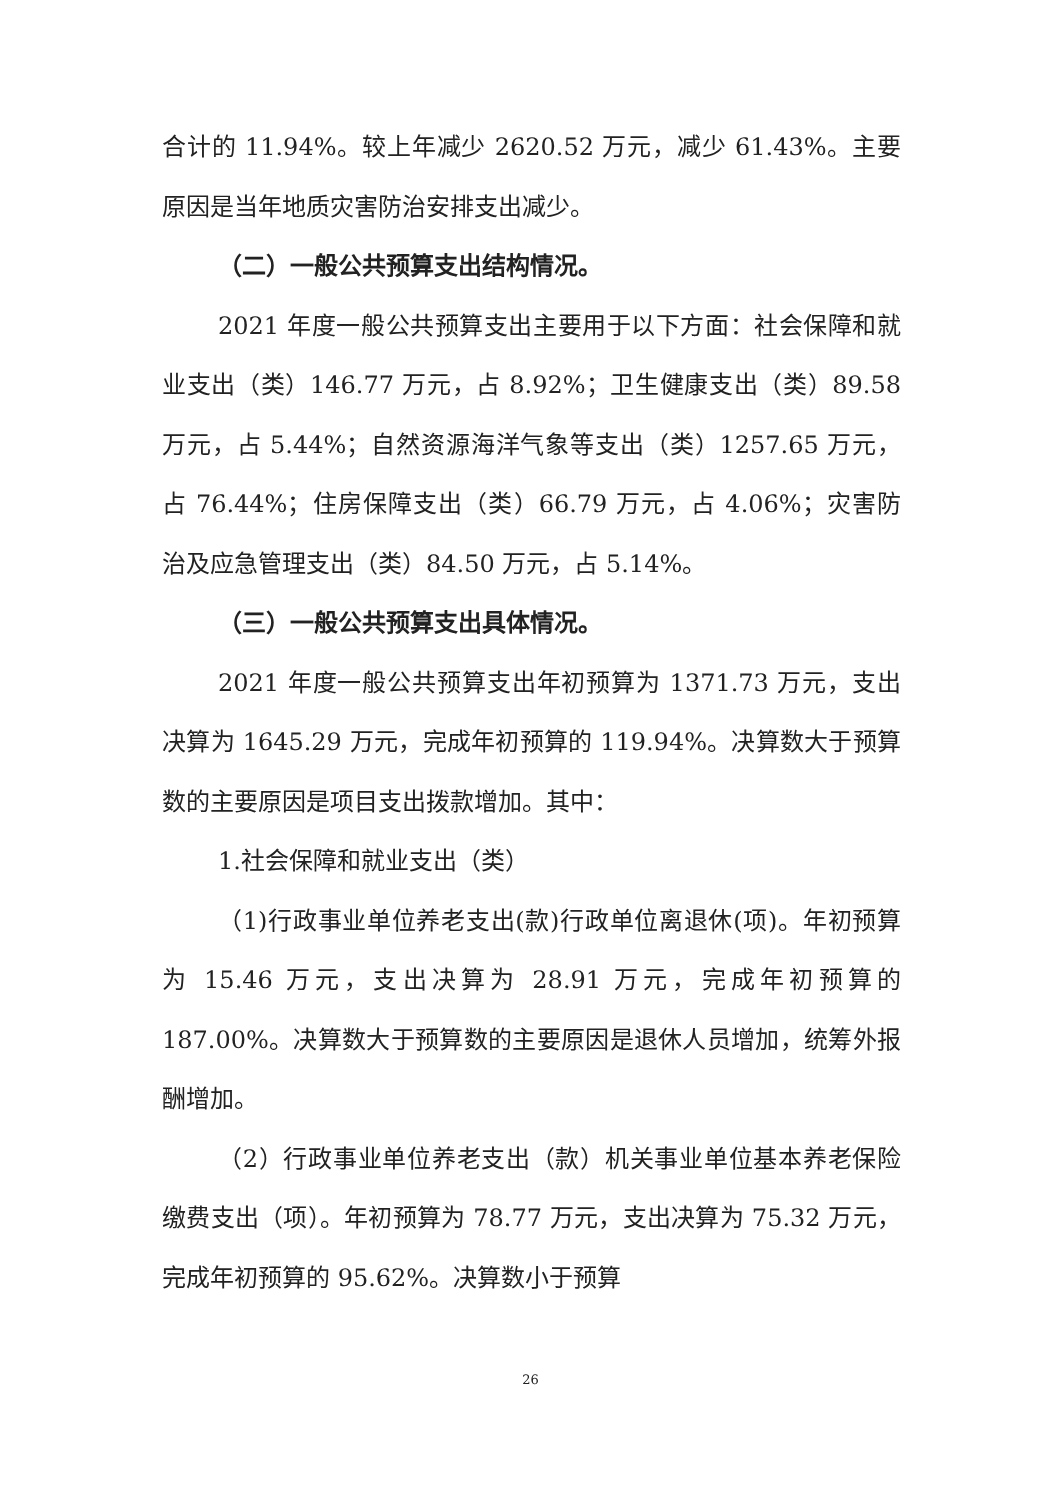合计的 11.94%。较上年减少 2620.52 万元，减少 61.43%。主要原因是当年地质灾害防治安排支出减少。
（二）一般公共预算支出结构情况。
2021 年度一般公共预算支出主要用于以下方面：社会保障和就业支出（类）146.77 万元，占 8.92%；卫生健康支出（类）89.58 万元，占 5.44%；自然资源海洋气象等支出（类）1257.65 万元，占 76.44%；住房保障支出（类）66.79 万元，占 4.06%；灾害防治及应急管理支出（类）84.50 万元，占 5.14%。
（三）一般公共预算支出具体情况。
2021 年度一般公共预算支出年初预算为 1371.73 万元，支出决算为 1645.29 万元，完成年初预算的 119.94%。决算数大于预算数的主要原因是项目支出拨款增加。其中：
1.社会保障和就业支出（类）
（1)行政事业单位养老支出(款)行政单位离退休(项)。年初预算为 15.46 万元，支出决算为 28.91 万元，完成年初预算的 187.00%。决算数大于预算数的主要原因是退休人员增加，统筹外报酬增加。
（2）行政事业单位养老支出（款）机关事业单位基本养老保险缴费支出（项）。年初预算为 78.77 万元，支出决算为 75.32 万元，完成年初预算的 95.62%。决算数小于预算
26